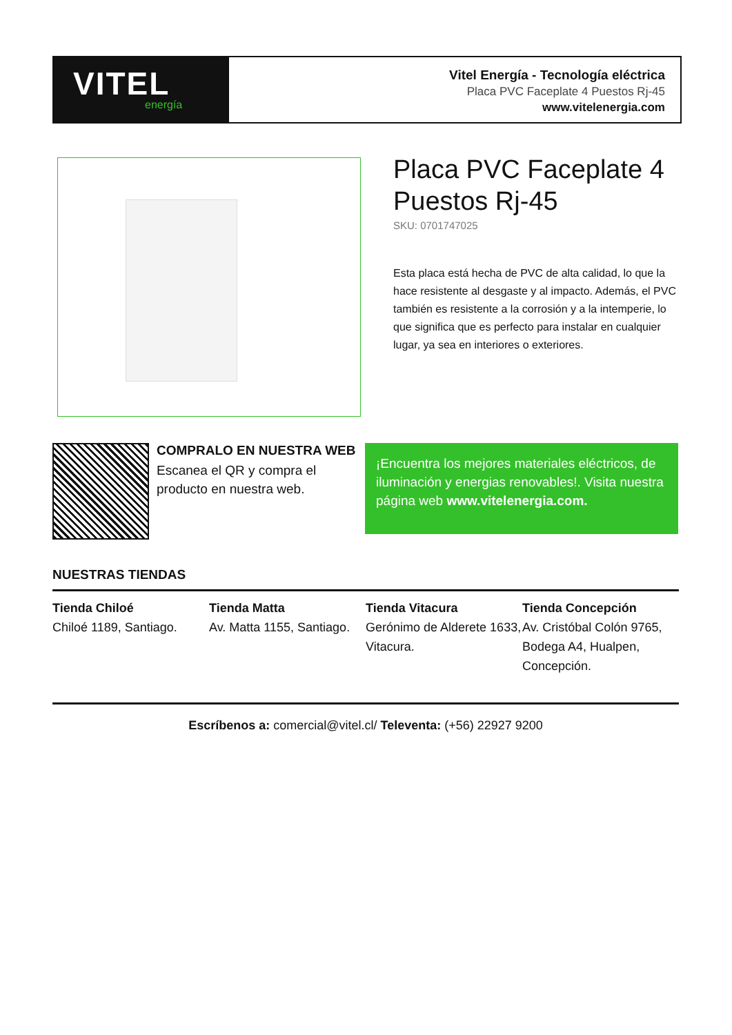VITEL
energía
Vitel Energía - Tecnología eléctrica
Placa PVC Faceplate 4 Puestos Rj-45
www.vitelenergia.com
Placa PVC Faceplate 4 Puestos Rj-45
SKU: 0701747025
Esta placa está hecha de PVC de alta calidad, lo que la hace resistente al desgaste y al impacto. Además, el PVC también es resistente a la corrosión y a la intemperie, lo que significa que es perfecto para instalar en cualquier lugar, ya sea en interiores o exteriores.
COMPRALO EN NUESTRA WEB
Escanea el QR y compra el producto en nuestra web.
¡Encuentra los mejores materiales eléctricos, de iluminación y energias renovables!. Visita nuestra página web www.vitelenergia.com.
NUESTRAS TIENDAS
Tienda Chiloé
Chiloé 1189, Santiago.
Tienda Matta
Av. Matta 1155, Santiago.
Tienda Vitacura
Gerónimo de Alderete 1633, Vitacura.
Tienda Concepción
Av. Cristóbal Colón 9765, Bodega A4, Hualpen, Concepción.
Escríbenos a: comercial@vitel.cl/ Televenta: (+56) 22927 9200